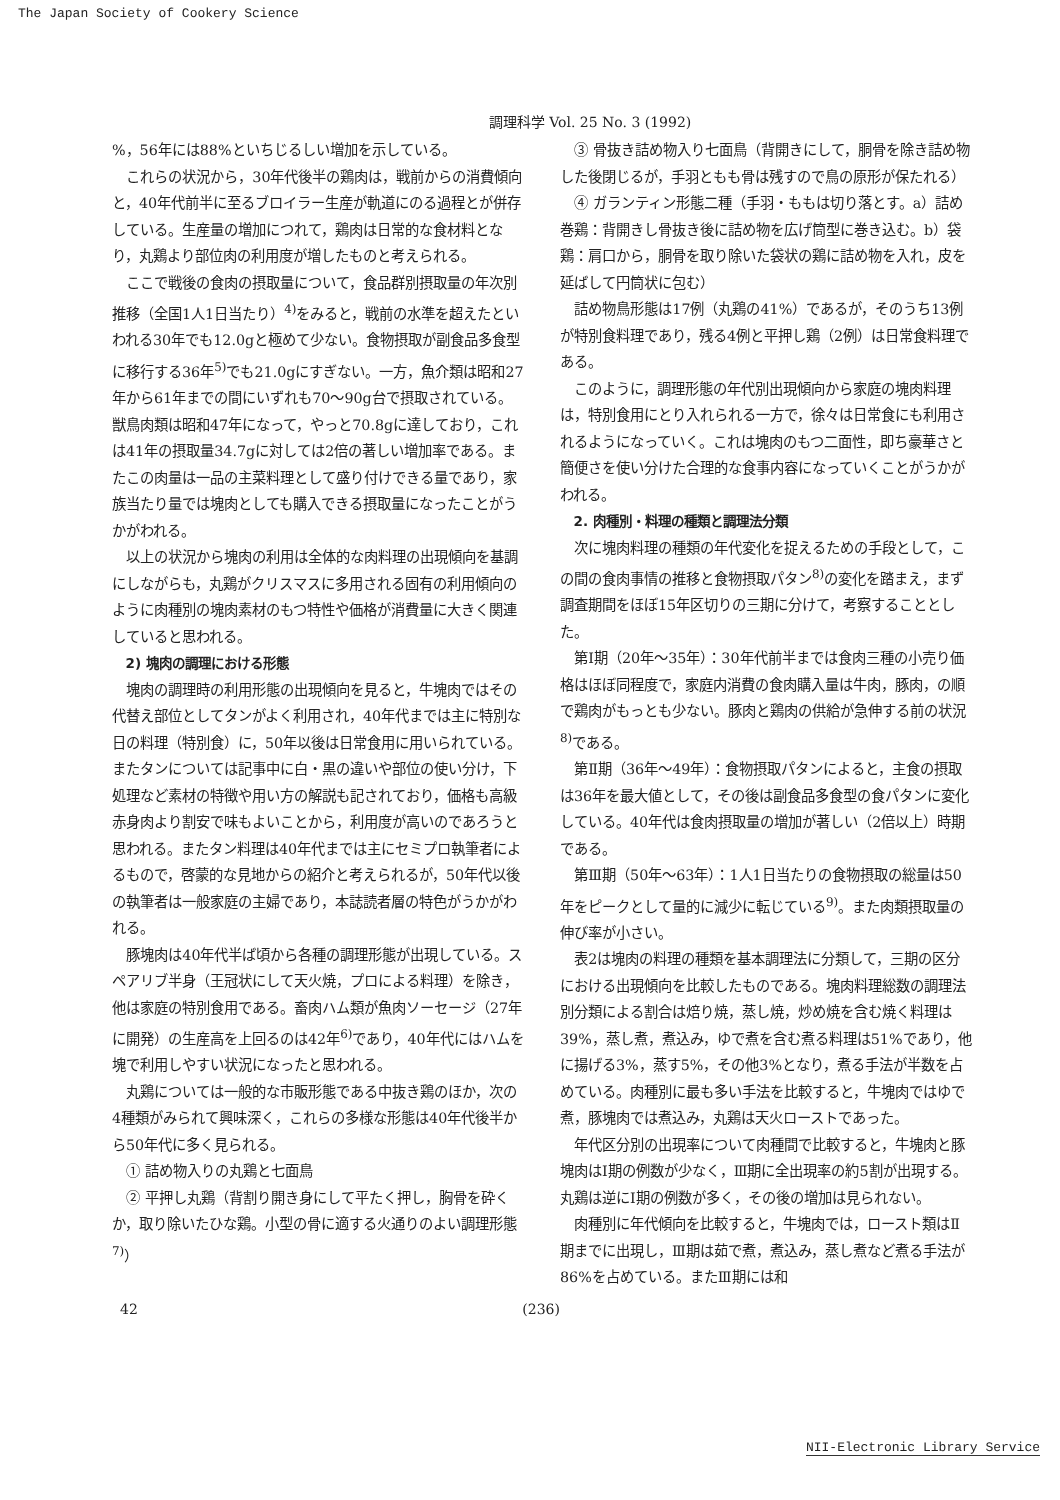The Japan Society of Cookery Science
調理科学 Vol. 25 No. 3 (1992)
%，56年には88%といちじるしい増加を示している。
これらの状況から，30年代後半の鶏肉は，戦前からの消費傾向と，40年代前半に至るブロイラー生産が軌道にのる過程とが併存している。生産量の増加につれて，鶏肉は日常的な食材料となり，丸鶏より部位肉の利用度が増したものと考えられる。
ここで戦後の食肉の摂取量について，食品群別摂取量の年次別推移（全国1人1日当たり）<sup>4)</sup>をみると，戦前の水準を超えたといわれる30年でも12.0gと極めて少ない。食物摂取が副食品多食型に移行する36年<sup>5)</sup>でも21.0gにすぎない。一方，魚介類は昭和27年から61年までの間にいずれも70～90g台で摂取されている。獣鳥肉類は昭和47年になって，やっと70.8gに達しており，これは41年の摂取量34.7gに対しては2倍の著しい増加率である。またこの肉量は一品の主菜料理として盛り付けできる量であり，家族当たり量では塊肉としても購入できる摂取量になったことがうかがわれる。
以上の状況から塊肉の利用は全体的な肉料理の出現傾向を基調にしながらも，丸鶏がクリスマスに多用される固有の利用傾向のように肉種別の塊肉素材のもつ特性や価格が消費量に大きく関連していると思われる。
2) 塊肉の調理における形態
塊肉の調理時の利用形態の出現傾向を見ると，牛塊肉ではその代替え部位としてタンがよく利用され，40年代までは主に特別な日の料理（特別食）に，50年以後は日常食用に用いられている。またタンについては記事中に白・黒の違いや部位の使い分け，下処理など素材の特徴や用い方の解説も記されており，価格も高級赤身肉より割安で味もよいことから，利用度が高いのであろうと思われる。またタン料理は40年代までは主にセミプロ執筆者によるもので，啓蒙的な見地からの紹介と考えられるが，50年代以後の執筆者は一般家庭の主婦であり，本誌読者層の特色がうかがわれる。
豚塊肉は40年代半ば頃から各種の調理形態が出現している。スペアリブ半身（王冠状にして天火焼，プロによる料理）を除き，他は家庭の特別食用である。畜肉ハム類が魚肉ソーセージ（27年に開発）の生産高を上回るのは42年<sup>6)</sup>であり，40年代にはハムを塊で利用しやすい状況になったと思われる。
丸鶏については一般的な市販形態である中抜き鶏のほか，次の4種類がみられて興味深く，これらの多様な形態は40年代後半から50年代に多く見られる。
① 詰め物入りの丸鶏と七面鳥
② 平押し丸鶏（背割り開き身にして平たく押し，胸骨を砕くか，取り除いたひな鶏。小型の骨に適する火通りのよい調理形態<sup>7)</sup>）
③ 骨抜き詰め物入り七面鳥（背開きにして，胴骨を除き詰め物した後閉じるが，手羽ともも骨は残すので鳥の原形が保たれる）
④ ガランティン形態二種（手羽・ももは切り落とす。a）詰め巻鶏：背開きし骨抜き後に詰め物を広げ筒型に巻き込む。b）袋鶏：肩口から，胴骨を取り除いた袋状の鶏に詰め物を入れ，皮を延ばして円筒状に包む）
詰め物鳥形態は17例（丸鶏の41%）であるが，そのうち13例が特別食料理であり，残る4例と平押し鶏（2例）は日常食料理である。
このように，調理形態の年代別出現傾向から家庭の塊肉料理は，特別食用にとり入れられる一方で，徐々は日常食にも利用されるようになっていく。これは塊肉のもつ二面性，即ち豪華さと簡便さを使い分けた合理的な食事内容になっていくことがうかがわれる。
2. 肉種別・料理の種類と調理法分類
次に塊肉料理の種類の年代変化を捉えるための手段として，この間の食肉事情の推移と食物摂取パタン<sup>8)</sup>の変化を踏まえ，まず調査期間をほぼ15年区切りの三期に分けて，考察することとした。
第Ⅰ期（20年～35年）：30年代前半までは食肉三種の小売り価格はほぼ同程度で，家庭内消費の食肉購入量は牛肉，豚肉，の順で鶏肉がもっとも少ない。豚肉と鶏肉の供給が急伸する前の状況<sup>8)</sup>である。
第Ⅱ期（36年～49年）：食物摂取パタンによると，主食の摂取は36年を最大値として，その後は副食品多食型の食パタンに変化している。40年代は食肉摂取量の増加が著しい（2倍以上）時期である。
第Ⅲ期（50年～63年）：1人1日当たりの食物摂取の総量は50年をピークとして量的に減少に転じている<sup>9)</sup>。また肉類摂取量の伸び率が小さい。
表2は塊肉の料理の種類を基本調理法に分類して，三期の区分における出現傾向を比較したものである。塊肉料理総数の調理法別分類による割合は焙り焼，蒸し焼，炒め焼を含む焼く料理は39%，蒸し煮，煮込み，ゆで煮を含む煮る料理は51%であり，他に揚げる3%，蒸す5%，その他3%となり，煮る手法が半数を占めている。肉種別に最も多い手法を比較すると，牛塊肉ではゆで煮，豚塊肉では煮込み，丸鶏は天火ローストであった。
年代区分別の出現率について肉種間で比較すると，牛塊肉と豚塊肉はⅠ期の例数が少なく，Ⅲ期に全出現率の約5割が出現する。丸鶏は逆にⅠ期の例数が多く，その後の増加は見られない。
肉種別に年代傾向を比較すると，牛塊肉では，ロースト類はⅡ期までに出現し，Ⅲ期は茹で煮，煮込み，蒸し煮など煮る手法が86%を占めている。またⅢ期には和
42 (236)
NII-Electronic Library Service